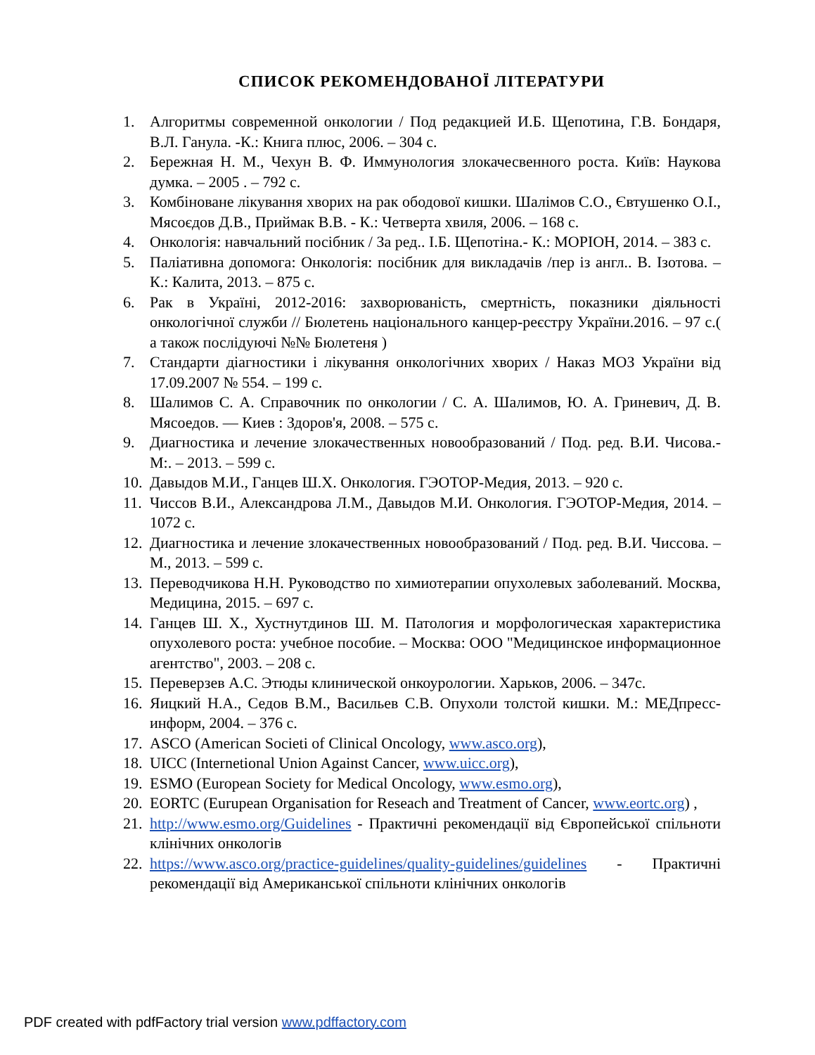СПИСОК РЕКОМЕНДОВАНОЇ ЛІТЕРАТУРИ
1. Алгоритмы современной онкологии / Под редакцией И.Б. Щепотина, Г.В. Бондаря, В.Л. Ганула. -К.: Книга плюс, 2006. – 304 с.
2. Бережная Н. М., Чехун В. Ф. Иммунология злокачесвенного роста. Київ: Наукова думка. – 2005 . – 792 с.
3. Комбіноване лікування хворих на рак ободової кишки. Шалімов С.О., Євтушенко О.І., Мясоєдов Д.В., Приймак В.В. - К.: Четверта хвиля, 2006. – 168 с.
4. Онкологія: навчальний посібник / За ред.. І.Б. Щепотіна.- К.: МОРІОН, 2014. – 383 с.
5. Паліативна допомога: Онкологія: посібник для викладачів /пер із англ.. В. Ізотова. – К.: Калита, 2013. – 875 с.
6. Рак в Україні, 2012-2016: захворюваність, смертність, показники діяльності онкологічної служби // Бюлетень національного канцер-реєстру України.2016. – 97 с.( а також послідуючі №№ Бюлетеня )
7. Стандарти діагностики і лікування онкологічних хворих / Наказ МОЗ України від 17.09.2007 № 554. – 199 с.
8. Шалимов С. А. Справочник по онкологии / С. А. Шалимов, Ю. А. Гриневич, Д. В. Мясоедов. — Киев : Здоров'я, 2008. – 575 с.
9. Диагностика и лечение злокачественных новообразований / Под. ред. В.И. Чисова.-М:. – 2013. – 599 с.
10. Давыдов М.И., Ганцев Ш.Х. Онкология. ГЭОТОР-Медия, 2013. – 920 с.
11. Чиссов В.И., Александрова Л.М., Давыдов М.И. Онкология. ГЭОТОР-Медия, 2014. – 1072 с.
12. Диагностика и лечение злокачественных новообразований / Под. ред. В.И. Чиссова. – М., 2013. – 599 с.
13. Переводчикова Н.Н. Руководство по химиотерапии опухолевых заболеваний. Москва, Медицина, 2015. – 697 с.
14. Ганцев Ш. Х., Хустнутдинов Ш. М. Патология и морфологическая характеристика опухолевого роста: учебное пособие. – Москва: ООО "Медицинское информационное агентство", 2003. – 208 с.
15. Переверзев А.С. Этюды клинической онкоурологии. Харьков, 2006. – 347с.
16. Яицкий Н.А., Седов В.М., Васильев С.В. Опухоли толстой кишки. М.: МЕДпресс-информ, 2004. – 376 с.
17. ASCO (American Societi of Clinical Oncology, www.asco.org),
18. UICC (Internetional Union Against Cancer, www.uicc.org),
19. ESMO (European Society for Medical Oncology, www.esmo.org),
20. EORTC (Eurupean Organisation for Reseach and Treatment of Cancer, www.eortc.org) ,
21. http://www.esmo.org/Guidelines - Практичні рекомендації від Європейської спільноти клінічних онкологів
22. https://www.asco.org/practice-guidelines/quality-guidelines/guidelines - Практичні рекомендації від Американської спільноти клінічних онкологів
PDF created with pdfFactory trial version www.pdffactory.com